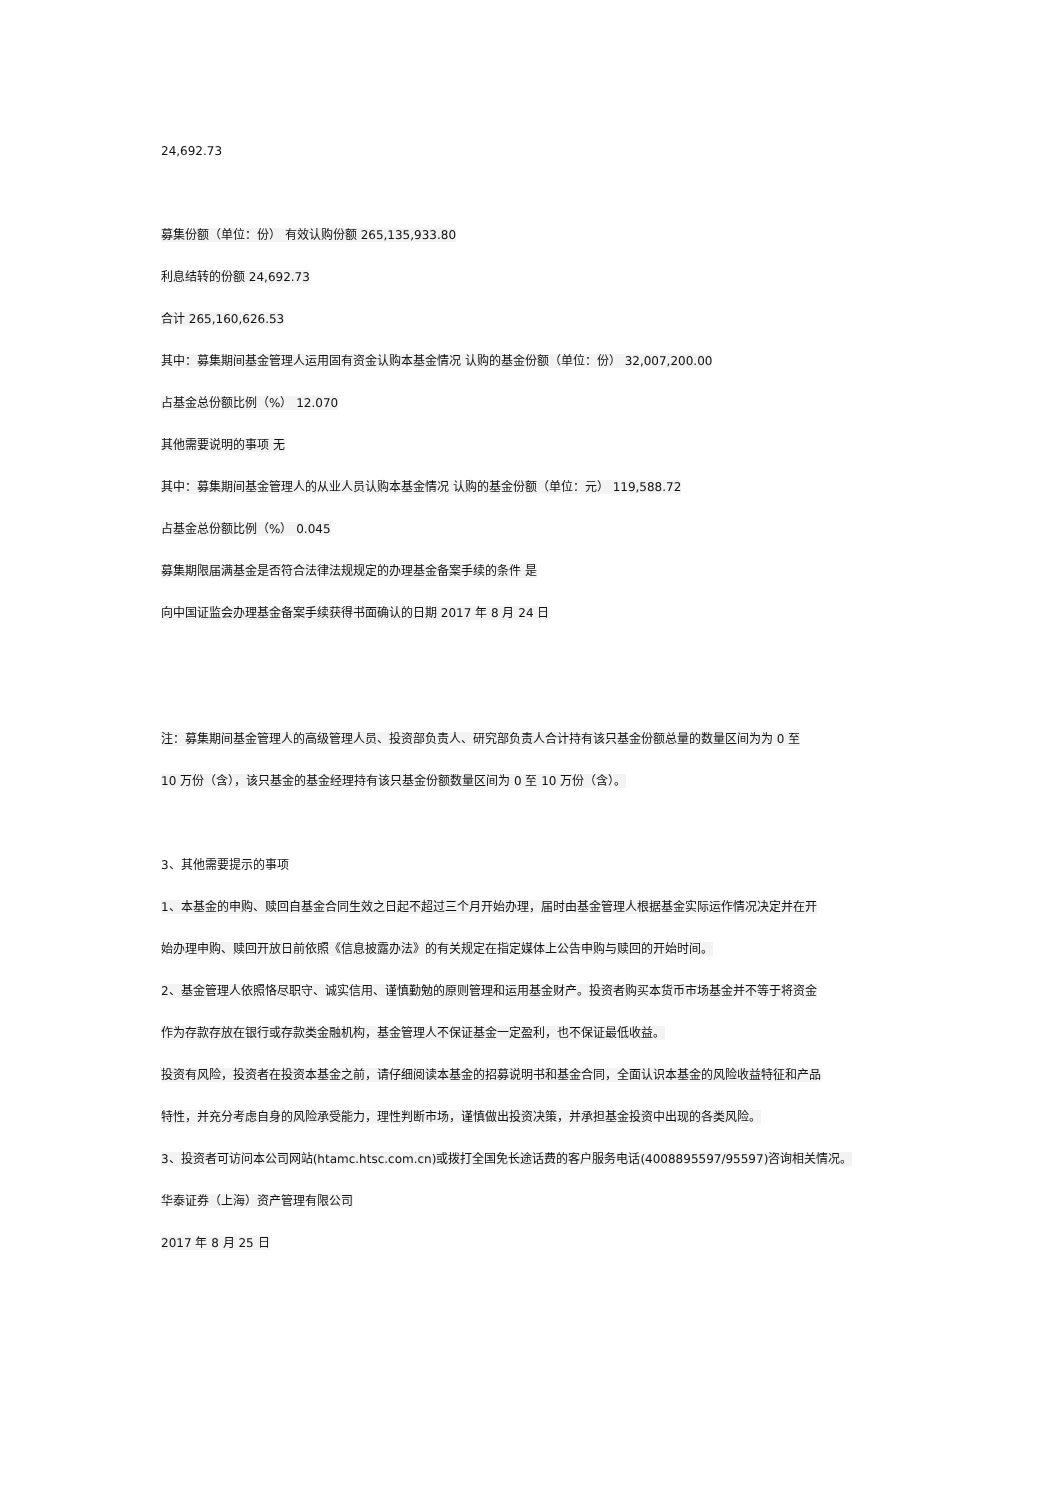24,692.73
募集份额（单位：份） 有效认购份额 265,135,933.80
利息结转的份额 24,692.73
合计 265,160,626.53
其中：募集期间基金管理人运用固有资金认购本基金情况 认购的基金份额（单位：份） 32,007,200.00
占基金总份额比例（%） 12.070
其他需要说明的事项 无
其中：募集期间基金管理人的从业人员认购本基金情况 认购的基金份额（单位：元） 119,588.72
占基金总份额比例（%） 0.045
募集期限届满基金是否符合法律法规规定的办理基金备案手续的条件 是
向中国证监会办理基金备案手续获得书面确认的日期 2017 年 8 月 24 日
注：募集期间基金管理人的高级管理人员、投资部负责人、研究部负责人合计持有该只基金份额总量的数量区间为为 0 至
10 万份（含），该只基金的基金经理持有该只基金份额数量区间为 0 至 10 万份（含）。
3、其他需要提示的事项
1、本基金的申购、赎回自基金合同生效之日起不超过三个月开始办理，届时由基金管理人根据基金实际运作情况决定并在开
始办理申购、赎回开放日前依照《信息披露办法》的有关规定在指定媒体上公告申购与赎回的开始时间。
2、基金管理人依照恪尽职守、诚实信用、谨慎勤勉的原则管理和运用基金财产。投资者购买本货币市场基金并不等于将资金
作为存款存放在银行或存款类金融机构，基金管理人不保证基金一定盈利，也不保证最低收益。
投资有风险，投资者在投资本基金之前，请仔细阅读本基金的招募说明书和基金合同，全面认识本基金的风险收益特征和产品
特性，并充分考虑自身的风险承受能力，理性判断市场，谨慎做出投资决策，并承担基金投资中出现的各类风险。
3、投资者可访问本公司网站(htamc.htsc.com.cn)或拨打全国免长途话费的客户服务电话(4008895597/95597)咨询相关情况。
华泰证券（上海）资产管理有限公司
2017 年 8 月 25 日